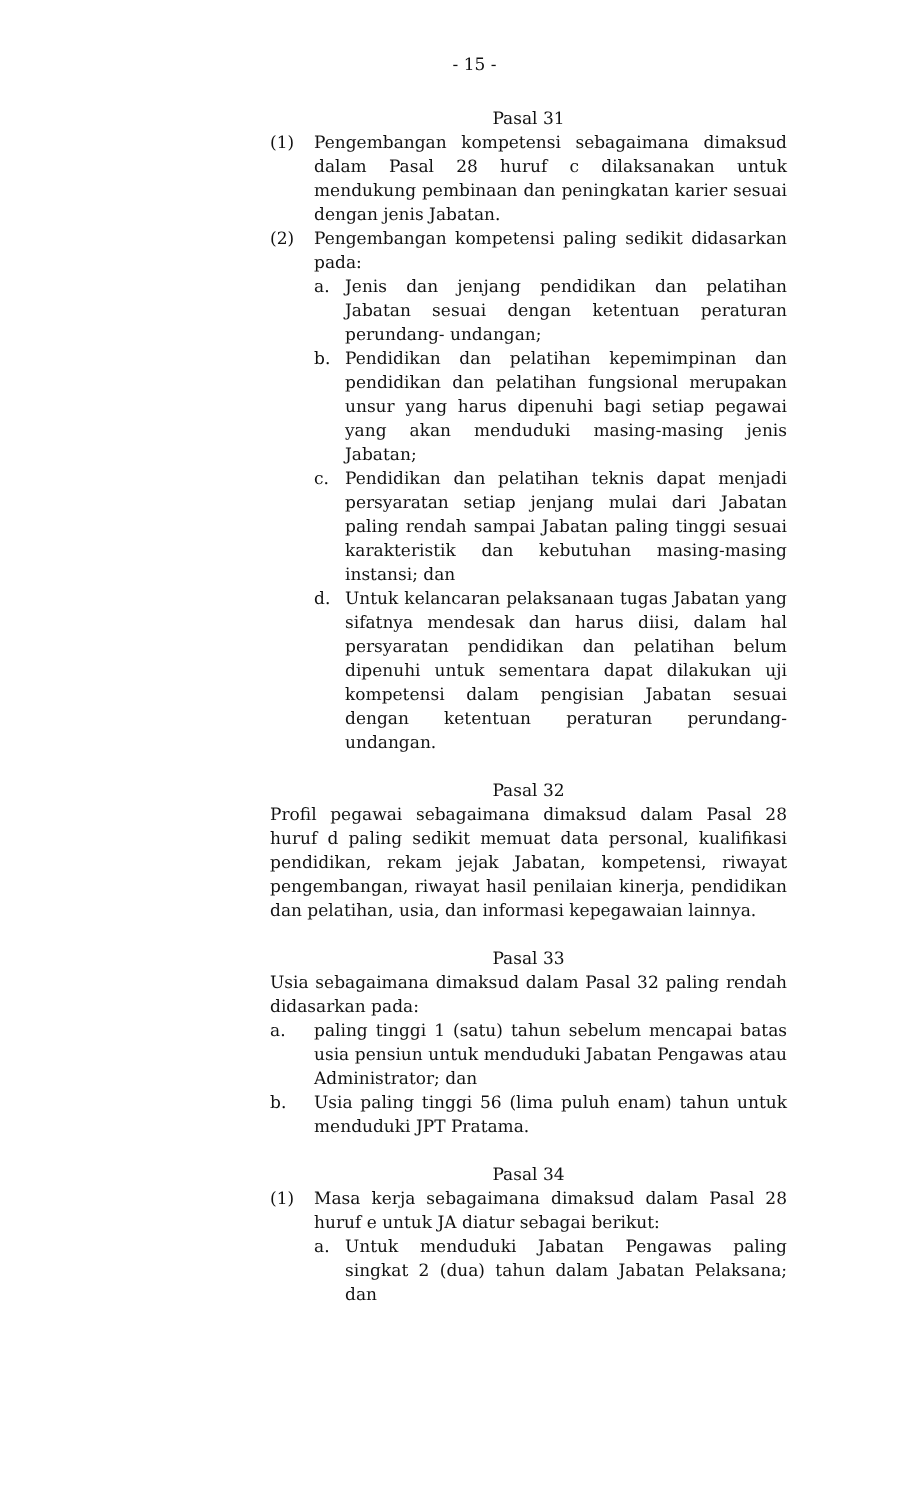- 15 -
Pasal 31
(1) Pengembangan kompetensi sebagaimana dimaksud dalam Pasal 28 huruf c dilaksanakan untuk mendukung pembinaan dan peningkatan karier sesuai dengan jenis Jabatan.
(2) Pengembangan kompetensi paling sedikit didasarkan pada:
a. Jenis dan jenjang pendidikan dan pelatihan Jabatan sesuai dengan ketentuan peraturan perundang- undangan;
b. Pendidikan dan pelatihan kepemimpinan dan pendidikan dan pelatihan fungsional merupakan unsur yang harus dipenuhi bagi setiap pegawai yang akan menduduki masing-masing jenis Jabatan;
c. Pendidikan dan pelatihan teknis dapat menjadi persyaratan setiap jenjang mulai dari Jabatan paling rendah sampai Jabatan paling tinggi sesuai karakteristik dan kebutuhan masing-masing instansi; dan
d. Untuk kelancaran pelaksanaan tugas Jabatan yang sifatnya mendesak dan harus diisi, dalam hal persyaratan pendidikan dan pelatihan belum dipenuhi untuk sementara dapat dilakukan uji kompetensi dalam pengisian Jabatan sesuai dengan ketentuan peraturan perundang-undangan.
Pasal 32
Profil pegawai sebagaimana dimaksud dalam Pasal 28 huruf d paling sedikit memuat data personal, kualifikasi pendidikan, rekam jejak Jabatan, kompetensi, riwayat pengembangan, riwayat hasil penilaian kinerja, pendidikan dan pelatihan, usia, dan informasi kepegawaian lainnya.
Pasal 33
Usia sebagaimana dimaksud dalam Pasal 32 paling rendah didasarkan pada:
a. paling tinggi 1 (satu) tahun sebelum mencapai batas usia pensiun untuk menduduki Jabatan Pengawas atau Administrator; dan
b. Usia paling tinggi 56 (lima puluh enam) tahun untuk menduduki JPT Pratama.
Pasal 34
(1) Masa kerja sebagaimana dimaksud dalam Pasal 28 huruf e untuk JA diatur sebagai berikut:
a. Untuk menduduki Jabatan Pengawas paling singkat 2 (dua) tahun dalam Jabatan Pelaksana; dan